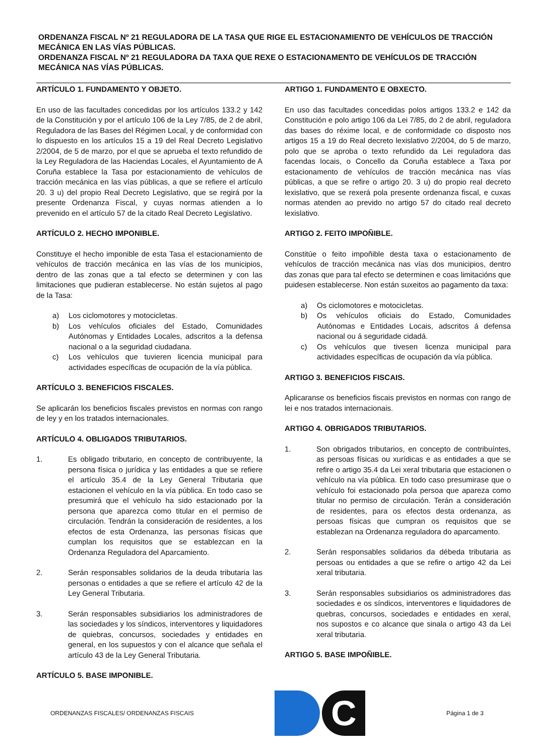ORDENANZA FISCAL Nº 21 REGULADORA DE LA TASA QUE RIGE EL ESTACIONAMIENTO DE VEHÍCULOS DE TRACCIÓN MECÁNICA EN LAS VÍAS PÚBLICAS.
ORDENANZA FISCAL Nº 21 REGULADORA DA TAXA QUE REXE O ESTACIONAMENTO DE VEHÍCULOS DE TRACCIÓN MECÁNICA NAS VÍAS PÚBLICAS.
ARTÍCULO 1. FUNDAMENTO Y OBJETO.
En uso de las facultades concedidas por los artículos 133.2 y 142 de la Constitución y por el artículo 106 de la Ley 7/85, de 2 de abril, Reguladora de las Bases del Régimen Local, y de conformidad con lo dispuesto en los artículos 15 a 19 del Real Decreto Legislativo 2/2004, de 5 de marzo, por el que se aprueba el texto refundido de la Ley Reguladora de las Haciendas Locales, el Ayuntamiento de A Coruña establece la Tasa por estacionamiento de vehículos de tracción mecánica en las vías públicas, a que se refiere el artículo 20. 3 u) del propio Real Decreto Legislativo, que se regirá por la presente Ordenanza Fiscal, y cuyas normas atienden a lo prevenido en el artículo 57 de la citado Real Decreto Legislativo.
ARTÍCULO 2. HECHO IMPONIBLE.
Constituye el hecho imponible de esta Tasa el estacionamiento de vehículos de tracción mecánica en las vías de los municipios, dentro de las zonas que a tal efecto se determinen y con las limitaciones que pudieran establecerse. No están sujetos al pago de la Tasa:
a) Los ciclomotores y motocicletas.
b) Los vehículos oficiales del Estado, Comunidades Autónomas y Entidades Locales, adscritos a la defensa nacional o a la seguridad ciudadana.
c) Los vehículos que tuvieren licencia municipal para actividades específicas de ocupación de la vía pública.
ARTÍCULO 3. BENEFICIOS FISCALES.
Se aplicarán los beneficios fiscales previstos en normas con rango de ley y en los tratados internacionales.
ARTÍCULO 4. OBLIGADOS TRIBUTARIOS.
1. Es obligado tributario, en concepto de contribuyente, la persona física o jurídica y las entidades a que se refiere el artículo 35.4 de la Ley General Tributaria que estacionen el vehículo en la vía pública. En todo caso se presumirá que el vehículo ha sido estacionado por la persona que aparezca como titular en el permiso de circulación. Tendrán la consideración de residentes, a los efectos de esta Ordenanza, las personas físicas que cumplan los requisitos que se establezcan en la Ordenanza Reguladora del Aparcamiento.
2. Serán responsables solidarios de la deuda tributaria las personas o entidades a que se refiere el artículo 42 de la Ley General Tributaria.
3. Serán responsables subsidiarios los administradores de las sociedades y los síndicos, interventores y liquidadores de quiebras, concursos, sociedades y entidades en general, en los supuestos y con el alcance que señala el artículo 43 de la Ley General Tributaria.
ARTÍCULO 5. BASE IMPONIBLE.
ARTIGO 1. FUNDAMENTO E OBXECTO.
En uso das facultades concedidas polos artigos 133.2 e 142 da Constitución e polo artigo 106 da Lei 7/85, do 2 de abril, reguladora das bases do réxime local, e de conformidade co disposto nos artigos 15 a 19 do Real decreto lexislativo 2/2004, do 5 de marzo, polo que se aproba o texto refundido da Lei reguladora das facendas locais, o Concello da Coruña establece a Taxa por estacionamento de vehículos de tracción mecánica nas vías públicas, a que se refire o artigo 20. 3 u) do propio real decreto lexislativo, que se rexerá pola presente ordenanza fiscal, e cuxas normas atenden ao previdο no artigo 57 do citado real decreto lexislativo.
ARTIGO 2. FEITO IMPOÑIBLE.
Constitúe o feito impoñible desta taxa o estacionamento de vehículos de tracción mecánica nas vías dos municipios, dentro das zonas que para tal efecto se determinen e coas limitacións que puidesen establecerse. Non están suxeitos ao pagamento da taxa:
a) Os ciclomotores e motocicletas.
b) Os vehículos oficiais do Estado, Comunidades Autónomas e Entidades Locais, adscritos á defensa nacional ou á seguridade cidadá.
c) Os vehículos que tivesen licenza municipal para actividades específicas de ocupación da vía pública.
ARTIGO 3. BENEFICIOS FISCAIS.
Aplicaranse os beneficios fiscais previstos en normas con rango de lei e nos tratados internacionais.
ARTIGO 4. OBRIGADOS TRIBUTARIOS.
1. Son obrigados tributarios, en concepto de contribuíntes, as persoas físicas ou xurídicas e as entidades a que se refire o artigo 35.4 da Lei xeral tributaria que estacionen o vehículo na vía pública. En todo caso presumirase que o vehículo foi estacionado pola persoa que apareza como titular no permiso de circulación. Terán a consideración de residentes, para os efectos desta ordenanza, as persoas físicas que cumpran os requisitos que se establezan na Ordenanza reguladora do aparcamento.
2. Serán responsables solidarios da débeda tributaria as persoas ou entidades a que se refire o artigo 42 da Lei xeral tributaria.
3. Serán responsables subsidiarios os administradores das sociedades e os síndicos, interventores e liquidadores de quebras, concursos, sociedades e entidades en xeral, nos supostos e co alcance que sinala o artigo 43 da Lei xeral tributaria.
ARTIGO 5. BASE IMPOÑIBLE.
ORDENANZAS FISCALES/ ORDENANZAS FISCAIS
C
Página 1 de 3